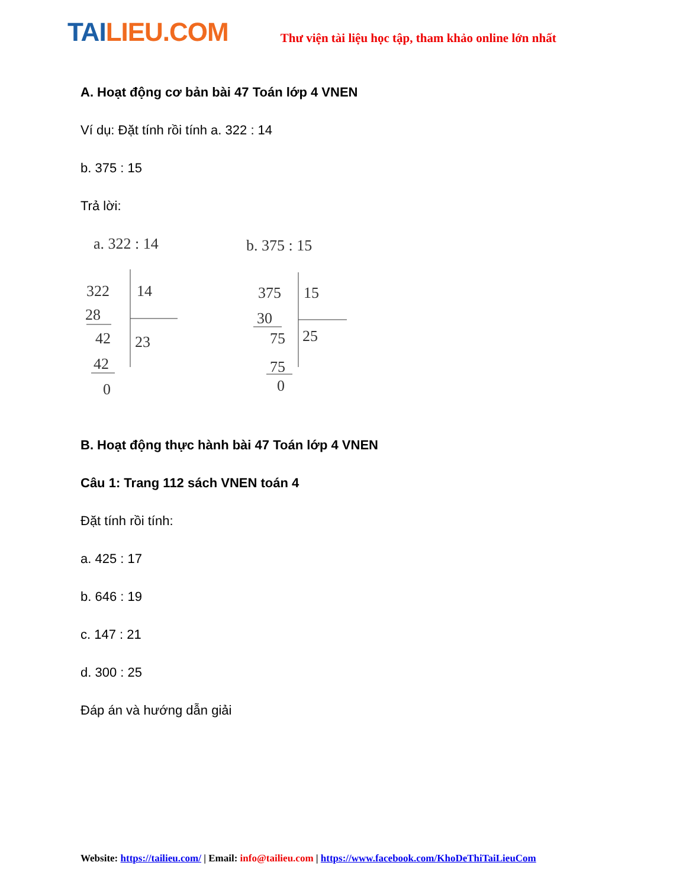TAILIEU.COM
Thư viện tài liệu học tập, tham khảo online lớn nhất
A. Hoạt động cơ bản bài 47 Toán lớp 4 VNEN
Ví dụ: Đặt tính rồi tính a. 322 : 14
b. 375 : 15
Trả lời:
a. 322 : 14
322
14
28
42
23
42
0
b. 375 : 15
375
15
30
75
25
75
0
B. Hoạt động thực hành bài 47 Toán lớp 4 VNEN
Câu 1: Trang 112 sách VNEN toán 4
Đặt tính rồi tính:
a. 425 : 17
b. 646 : 19
c. 147 : 21
d. 300 : 25
Đáp án và hướng dẫn giải
Website: https://tailieu.com/ | Email: info@tailieu.com | https://www.facebook.com/KhoDeThiTaiLieuCom